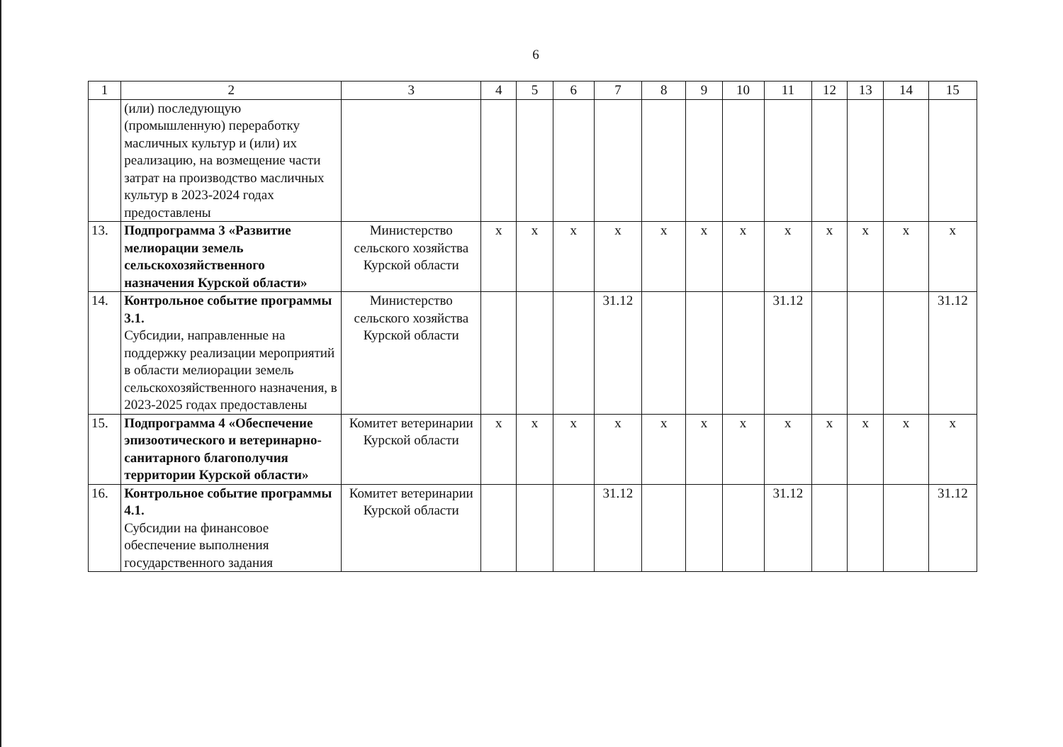6
| 1 | 2 | 3 | 4 | 5 | 6 | 7 | 8 | 9 | 10 | 11 | 12 | 13 | 14 | 15 |
| --- | --- | --- | --- | --- | --- | --- | --- | --- | --- | --- | --- | --- | --- | --- |
| | (или) последующую (промышленную) переработку масличных культур и (или) их реализацию, на возмещение части затрат на производство масличных культур в 2023-2024 годах предоставлены | | | | | | | | | | | | | |
| 13. | Подпрограмма 3 «Развитие мелиорации земель сельскохозяйственного назначения Курской области» | Министерство сельского хозяйства Курской области | x | x | x | x | x | x | x | x | x | x | x | x |
| 14. | Контрольное событие программы 3.1. Субсидии, направленные на поддержку реализации мероприятий в области мелиорации земель сельскохозяйственного назначения, в 2023-2025 годах предоставлены | Министерство сельского хозяйства Курской области | | | | 31.12 | | | | 31.12 | | | | 31.12 |
| 15. | Подпрограмма 4 «Обеспечение эпизоотического и ветеринарно-санитарного благополучия территории Курской области» | Комитет ветеринарии Курской области | x | x | x | x | x | x | x | x | x | x | x | x |
| 16. | Контрольное событие программы 4.1. Субсидии на финансовое обеспечение выполнения государственного задания | Комитет ветеринарии Курской области | | | | 31.12 | | | | 31.12 | | | | 31.12 |